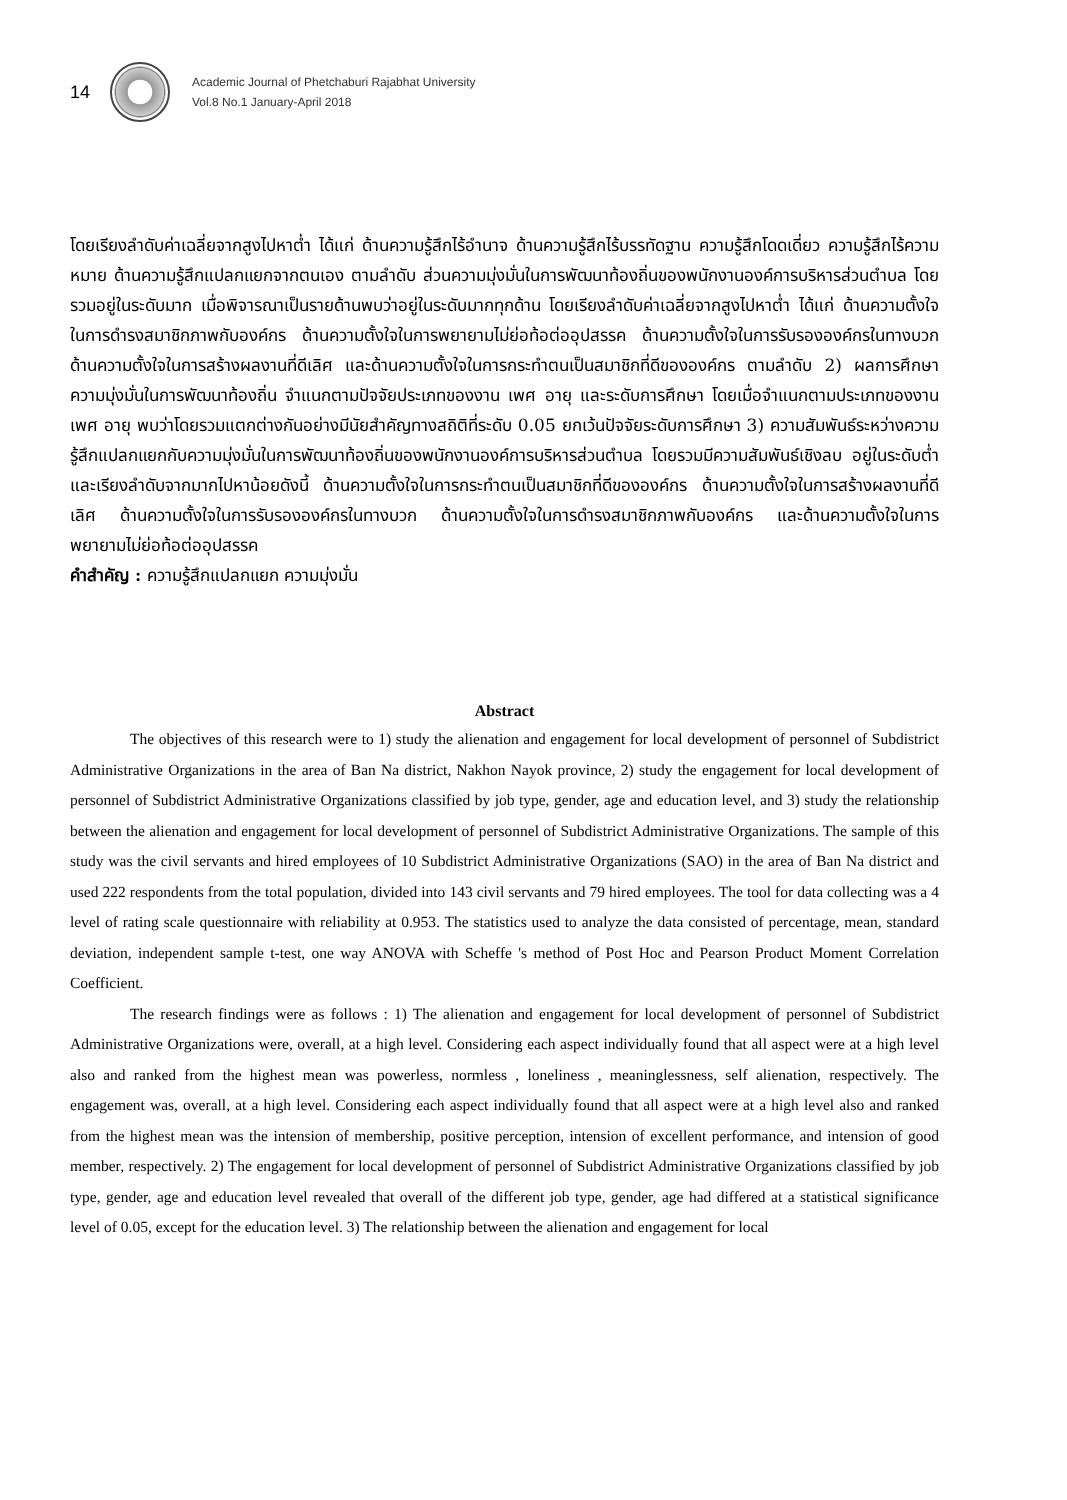14
Academic Journal of Phetchaburi Rajabhat University
Vol.8 No.1 January-April 2018
โดยเรียงลำดับค่าเฉลี่ยจากสูงไปหาต่ำ ได้แก่ ด้านความรู้สึกไร้อำนาจ ด้านความรู้สึกไร้บรรทัดฐาน ความรู้สึกโดดเดี่ยว ความรู้สึกไร้ความหมาย ด้านความรู้สึกแปลกแยกจากตนเอง ตามลำดับ ส่วนความมุ่งมั่นในการพัฒนาท้องถิ่นของพนักงานองค์การบริหารส่วนตำบล โดยรวมอยู่ในระดับมาก เมื่อพิจารณาเป็นรายด้านพบว่าอยู่ในระดับมากทุกด้าน โดยเรียงลำดับค่าเฉลี่ยจากสูงไปหาต่ำ ได้แก่ ด้านความตั้งใจในการดำรงสมาชิกภาพกับองค์กร ด้านความตั้งใจในการพยายามไม่ย่อท้อต่ออุปสรรค ด้านความตั้งใจในการรับรององค์กรในทางบวก ด้านความตั้งใจในการสร้างผลงานที่ดีเลิศ และด้านความตั้งใจในการกระทำตนเป็นสมาชิกที่ดีขององค์กร ตามลำดับ 2) ผลการศึกษาความมุ่งมั่นในการพัฒนาท้องถิ่น จำแนกตามปัจจัยประเภทของงาน เพศ อายุ และระดับการศึกษา โดยเมื่อจำแนกตามประเภทของงาน เพศ อายุ พบว่าโดยรวมแตกต่างกันอย่างมีนัยสำคัญทางสถิติที่ระดับ 0.05 ยกเว้นปัจจัยระดับการศึกษา 3) ความสัมพันธ์ระหว่างความรู้สึกแปลกแยกกับความมุ่งมั่นในการพัฒนาท้องถิ่นของพนักงานองค์การบริหารส่วนตำบล โดยรวมมีความสัมพันธ์เชิงลบ อยู่ในระดับต่ำ และเรียงลำดับจากมากไปหาน้อยดังนี้ ด้านความตั้งใจในการกระทำตนเป็นสมาชิกที่ดีขององค์กร ด้านความตั้งใจในการสร้างผลงานที่ดีเลิศ ด้านความตั้งใจในการรับรององค์กรในทางบวก ด้านความตั้งใจในการดำรงสมาชิกภาพกับองค์กร และด้านความตั้งใจในการพยายามไม่ย่อท้อต่ออุปสรรค
คำสำคัญ : ความรู้สึกแปลกแยก ความมุ่งมั่น
Abstract
The objectives of this research were to 1) study the alienation and engagement for local development of personnel of Subdistrict Administrative Organizations in the area of Ban Na district, Nakhon Nayok province, 2) study the engagement for local development of personnel of Subdistrict Administrative Organizations classified by job type, gender, age and education level, and 3) study the relationship between the alienation and engagement for local development of personnel of Subdistrict Administrative Organizations. The sample of this study was the civil servants and hired employees of 10 Subdistrict Administrative Organizations (SAO) in the area of Ban Na district and used 222 respondents from the total population, divided into 143 civil servants and 79 hired employees. The tool for data collecting was a 4 level of rating scale questionnaire with reliability at 0.953. The statistics used to analyze the data consisted of percentage, mean, standard deviation, independent sample t-test, one way ANOVA with Scheffe 's method of Post Hoc and Pearson Product Moment Correlation Coefficient.
The research findings were as follows : 1) The alienation and engagement for local development of personnel of Subdistrict Administrative Organizations were, overall, at a high level. Considering each aspect individually found that all aspect were at a high level also and ranked from the highest mean was powerless, normless , loneliness , meaninglessness, self alienation, respectively. The engagement was, overall, at a high level. Considering each aspect individually found that all aspect were at a high level also and ranked from the highest mean was the intension of membership, positive perception, intension of excellent performance, and intension of good member, respectively. 2) The engagement for local development of personnel of Subdistrict Administrative Organizations classified by job type, gender, age and education level revealed that overall of the different job type, gender, age had differed at a statistical significance level of 0.05, except for the education level. 3) The relationship between the alienation and engagement for local